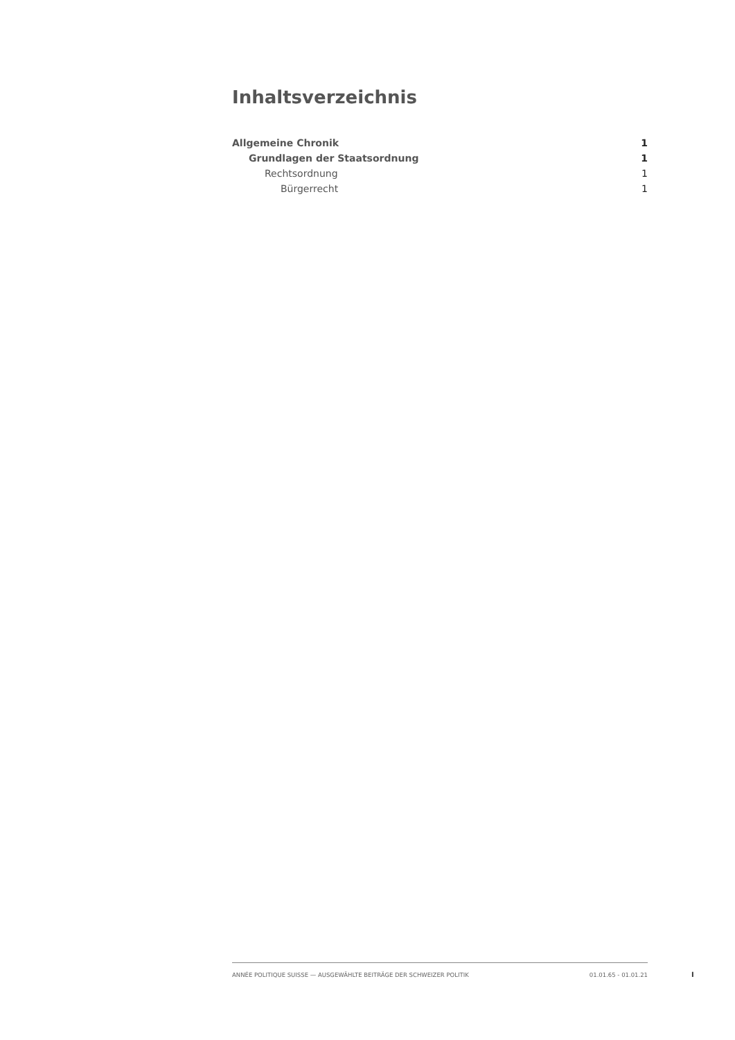Inhaltsverzeichnis
Allgemeine Chronik 1
Grundlagen der Staatsordnung 1
Rechtsordnung 1
Bürgerrecht 1
ANNÉE POLITIQUE SUISSE — AUSGEWÄHLTE BEITRÄGE DER SCHWEIZER POLITIK 01.01.65 - 01.01.21
I